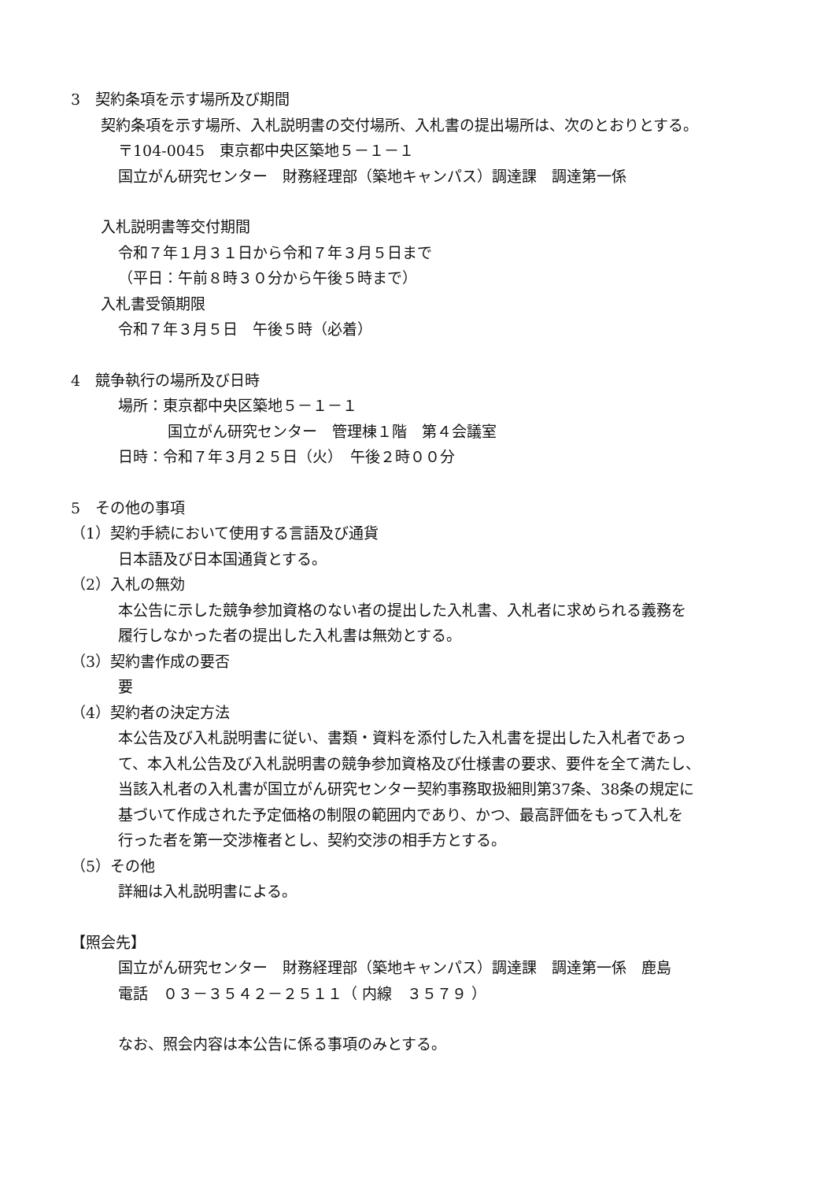3　契約条項を示す場所及び期間
契約条項を示す場所、入札説明書の交付場所、入札書の提出場所は、次のとおりとする。
〒104-0045　東京都中央区築地５－１－１
国立がん研究センター　財務経理部（築地キャンパス）調達課　調達第一係
入札説明書等交付期間
令和７年１月３１日から令和７年３月５日まで
（平日：午前８時３０分から午後５時まで）
入札書受領期限
令和７年３月５日　午後５時（必着）
4　競争執行の場所及び日時
場所：東京都中央区築地５－１－１
国立がん研究センター　管理棟１階　第４会議室
日時：令和７年３月２５日（火）　午後２時００分
5　その他の事項
（1）契約手続において使用する言語及び通貨
日本語及び日本国通貨とする。
（2）入札の無効
本公告に示した競争参加資格のない者の提出した入札書、入札者に求められる義務を
履行しなかった者の提出した入札書は無効とする。
（3）契約書作成の要否
要
（4）契約者の決定方法
本公告及び入札説明書に従い、書類・資料を添付した入札書を提出した入札者であっ
て、本入札公告及び入札説明書の競争参加資格及び仕様書の要求、要件を全て満たし、
当該入札者の入札書が国立がん研究センター契約事務取扱細則第37条、38条の規定に
基づいて作成された予定価格の制限の範囲内であり、かつ、最高評価をもって入札を
行った者を第一交渉権者とし、契約交渉の相手方とする。
（5）その他
詳細は入札説明書による。
【照会先】
国立がん研究センター　財務経理部（築地キャンパス）調達課　調達第一係　鹿島
電話　０３－３５４２－２５１１（ 内線　３５７９ ）
なお、照会内容は本公告に係る事項のみとする。